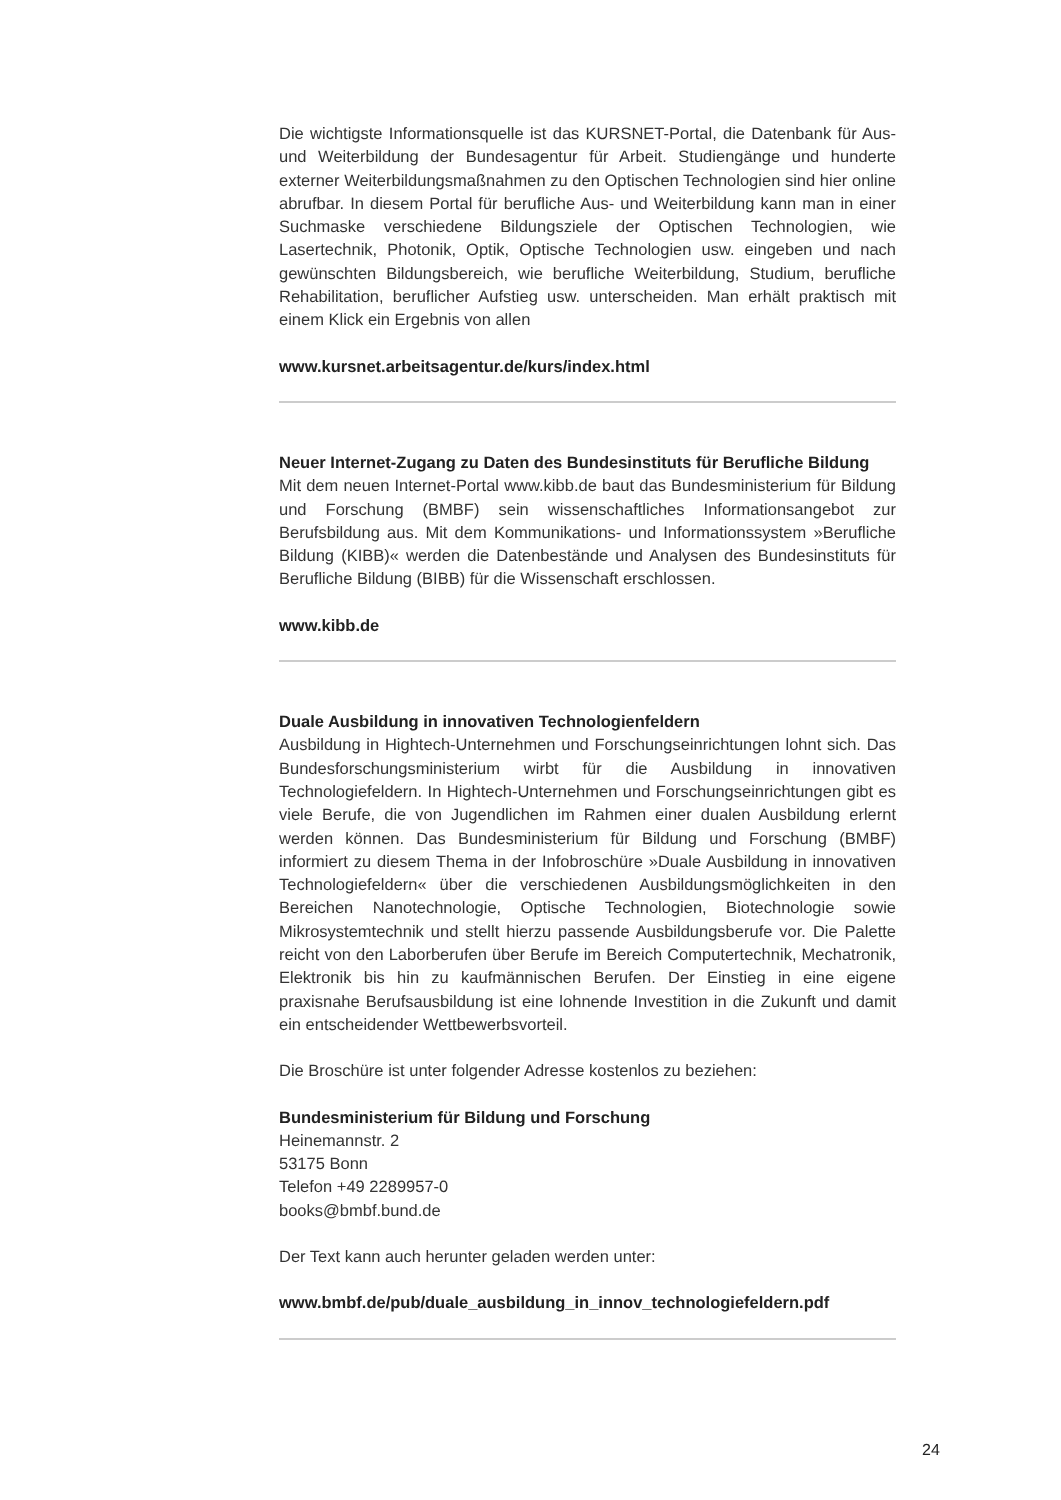Die wichtigste Informationsquelle ist das KURSNET-Portal, die Datenbank für Aus- und Weiterbildung der Bundesagentur für Arbeit. Studiengänge und hunderte externer Weiterbildungsmaßnahmen zu den Optischen Technologien sind hier online abrufbar. In diesem Portal für berufliche Aus- und Weiterbildung kann man in einer Suchmaske verschiedene Bildungsziele der Optischen Technologien, wie Lasertechnik, Photonik, Optik, Optische Technologien usw. eingeben und nach gewünschten Bildungsbereich, wie berufliche Weiterbildung, Studium, berufliche Rehabilitation, beruflicher Aufstieg usw. unterscheiden. Man erhält praktisch mit einem Klick ein Ergebnis von allen
www.kursnet.arbeitsagentur.de/kurs/index.html
Neuer Internet-Zugang zu Daten des Bundesinstituts für Berufliche Bildung
Mit dem neuen Internet-Portal www.kibb.de baut das Bundesministerium für Bildung und Forschung (BMBF) sein wissenschaftliches Informationsangebot zur Berufsbildung aus. Mit dem Kommunikations- und Informationssystem »Berufliche Bildung (KIBB)« werden die Datenbestände und Analysen des Bundesinstituts für Berufliche Bildung (BIBB) für die Wissenschaft erschlossen.
www.kibb.de
Duale Ausbildung in innovativen Technologienfeldern
Ausbildung in Hightech-Unternehmen und Forschungseinrichtungen lohnt sich. Das Bundesforschungsministerium wirbt für die Ausbildung in innovativen Technologiefeldern. In Hightech-Unternehmen und Forschungseinrichtungen gibt es viele Berufe, die von Jugendlichen im Rahmen einer dualen Ausbildung erlernt werden können. Das Bundesministerium für Bildung und Forschung (BMBF) informiert zu diesem Thema in der Infobroschüre »Duale Ausbildung in innovativen Technologiefeldern« über die verschiedenen Ausbildungsmöglichkeiten in den Bereichen Nanotechnologie, Optische Technologien, Biotechnologie sowie Mikrosystemtechnik und stellt hierzu passende Ausbildungsberufe vor. Die Palette reicht von den Laborberufen über Berufe im Bereich Computertechnik, Mechatronik, Elektronik bis hin zu kaufmännischen Berufen. Der Einstieg in eine eigene praxisnahe Berufsausbildung ist eine lohnende Investition in die Zukunft und damit ein entscheidender Wettbewerbsvorteil.
Die Broschüre ist unter folgender Adresse kostenlos zu beziehen:
Bundesministerium für Bildung und Forschung
Heinemannstr. 2
53175 Bonn
Telefon +49 2289957-0
books@bmbf.bund.de
Der Text kann auch herunter geladen werden unter:
www.bmbf.de/pub/duale_ausbildung_in_innov_technologiefeldern.pdf
24